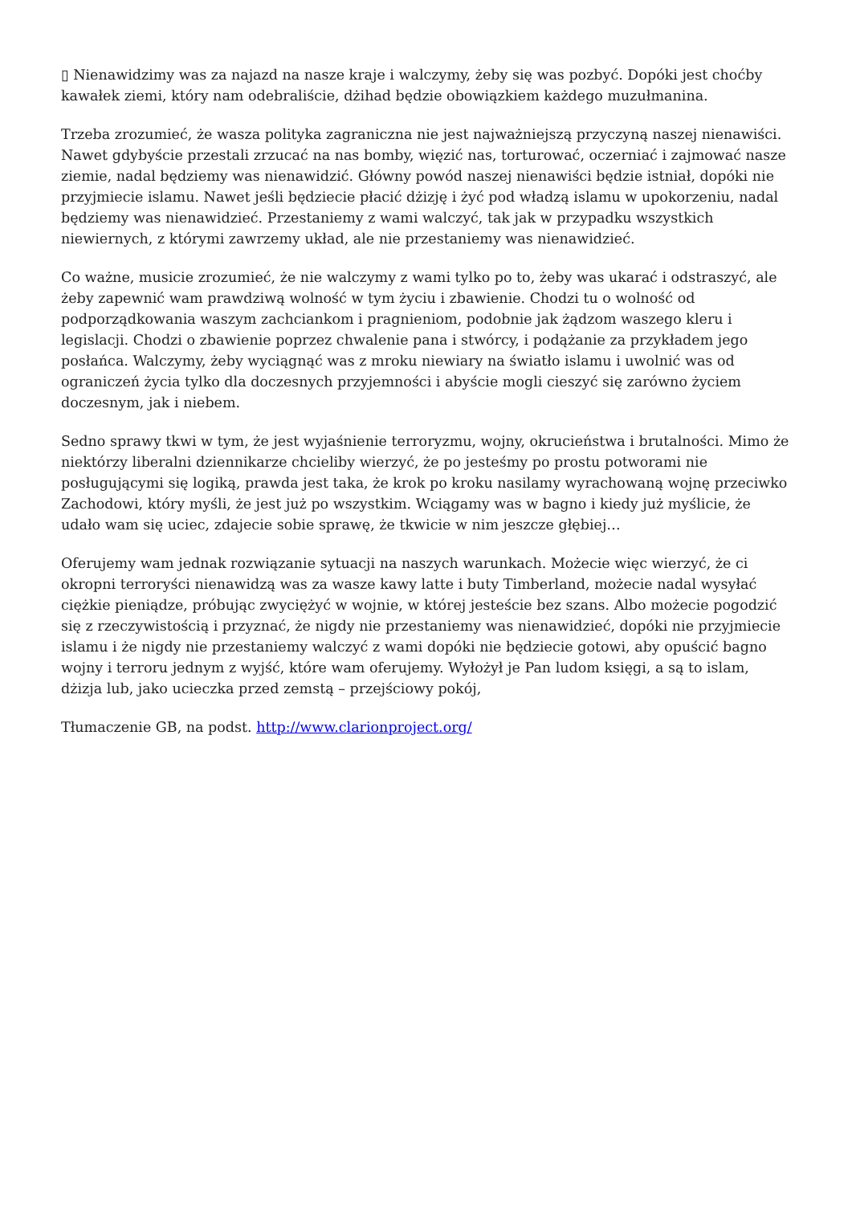▯ Nienawidzimy was za najazd na nasze kraje i walczymy, żeby się was pozbyć. Dopóki jest choćby kawałek ziemi, który nam odebraliście, dżihad będzie obowiązkiem każdego muzułmanina.
Trzeba zrozumieć, że wasza polityka zagraniczna nie jest najważniejszą przyczyną naszej nienawiści. Nawet gdybyście przestali zrzucać na nas bomby, więzić nas, torturować, oczerniać i zajmować nasze ziemie, nadal będziemy was nienawidzić. Główny powód naszej nienawiści będzie istniał, dopóki nie przyjmiecie islamu. Nawet jeśli będziecie płacić dżizję i żyć pod władzą islamu w upokorzeniu, nadal będziemy was nienawidzieć. Przestaniemy z wami walczyć, tak jak w przypadku wszystkich niewiernych, z którymi zawrzemy układ, ale nie przestaniemy was nienawidzieć.
Co ważne, musicie zrozumieć, że nie walczymy z wami tylko po to, żeby was ukarać i odstraszyć, ale żeby zapewnić wam prawdziwą wolność w tym życiu i zbawienie. Chodzi tu o wolność od podporządkowania waszym zachciankom i pragnieniom, podobnie jak żądzom waszego kleru i legislacji. Chodzi o zbawienie poprzez chwalenie pana i stwórcy, i podążanie za przykładem jego posłańca. Walczymy, żeby wyciągnąć was z mroku niewiary na światło islamu i uwolnić was od ograniczeń życia tylko dla doczesnych przyjemności i abyście mogli cieszyć się zarówno życiem doczesnym, jak i niebem.
Sedno sprawy tkwi w tym, że jest wyjaśnienie terroryzmu, wojny, okrucieństwa i brutalności. Mimo że niektórzy liberalni dziennikarze chcieliby wierzyć, że po jesteśmy po prostu potworami nie posługującymi się logiką, prawda jest taka, że krok po kroku nasilamy wyrachowaną wojnę przeciwko Zachodowi, który myśli, że jest już po wszystkim. Wciągamy was w bagno i kiedy już myślicie, że udało wam się uciec, zdajecie sobie sprawę, że tkwicie w nim jeszcze głębiej…
Oferujemy wam jednak rozwiązanie sytuacji na naszych warunkach. Możecie więc wierzyć, że ci okropni terroryści nienawidzą was za wasze kawy latte i buty Timberland, możecie nadal wysyłać ciężkie pieniądze, próbując zwyciężyć w wojnie, w której jesteście bez szans. Albo możecie pogodzić się z rzeczywistością i przyznać, że nigdy nie przestaniemy was nienawidzieć, dopóki nie przyjmiecie islamu i że nigdy nie przestaniemy walczyć z wami dopóki nie będziecie gotowi, aby opuścić bagno wojny i terroru jednym z wyjść, które wam oferujemy. Wyłożył je Pan ludom księgi, a są to islam, dżizja lub, jako ucieczka przed zemstą – przejściowy pokój,
Tłumaczenie GB, na podst. http://www.clarionproject.org/